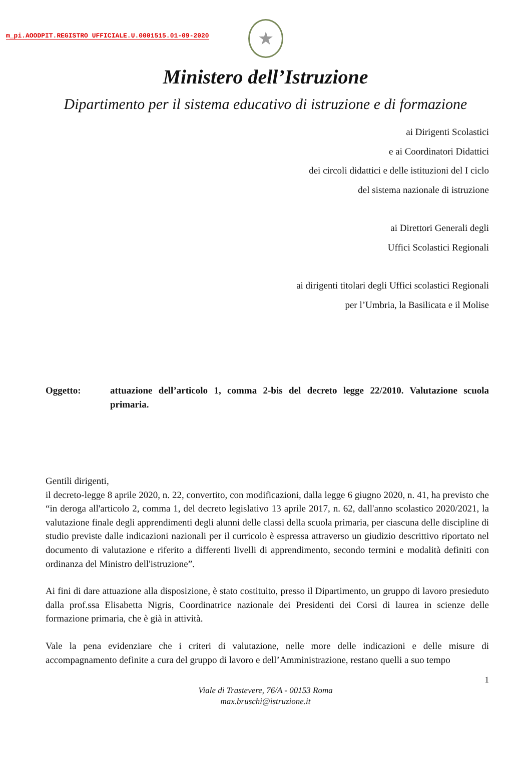m_pi.AOODPIT.REGISTRO UFFICIALE.U.0001515.01-09-2020
★
Ministero dell’Istruzione
Dipartimento per il sistema educativo di istruzione e di formazione
ai Dirigenti Scolastici
e ai Coordinatori Didattici
dei circoli didattici e delle istituzioni del I ciclo
del sistema nazionale di istruzione
ai Direttori Generali degli
Uffici Scolastici Regionali
ai dirigenti titolari degli Uffici scolastici Regionali
per l’Umbria, la Basilicata e il Molise
Oggetto: attuazione dell’articolo 1, comma 2-bis del decreto legge 22/2010. Valutazione scuola primaria.
Gentili dirigenti,
il decreto-legge 8 aprile 2020, n. 22, convertito, con modificazioni, dalla legge 6 giugno 2020, n. 41, ha previsto che “in deroga all'articolo 2, comma 1, del decreto legislativo 13 aprile 2017, n. 62, dall'anno scolastico 2020/2021, la valutazione finale degli apprendimenti degli alunni delle classi della scuola primaria, per ciascuna delle discipline di studio previste dalle indicazioni nazionali per il curricolo è espressa attraverso un giudizio descrittivo riportato nel documento di valutazione e riferito a differenti livelli di apprendimento, secondo termini e modalità definiti con ordinanza del Ministro dell'istruzione”.
Ai fini di dare attuazione alla disposizione, è stato costituito, presso il Dipartimento, un gruppo di lavoro presieduto dalla prof.ssa Elisabetta Nigris, Coordinatrice nazionale dei Presidenti dei Corsi di laurea in scienze delle formazione primaria, che è già in attività.
Vale la pena evidenziare che i criteri di valutazione, nelle more delle indicazioni e delle misure di accompagnamento definite a cura del gruppo di lavoro e dell’Amministrazione, restano quelli a suo tempo
1
Viale di Trastevere, 76/A - 00153 Roma
max.bruschi@istruzione.it